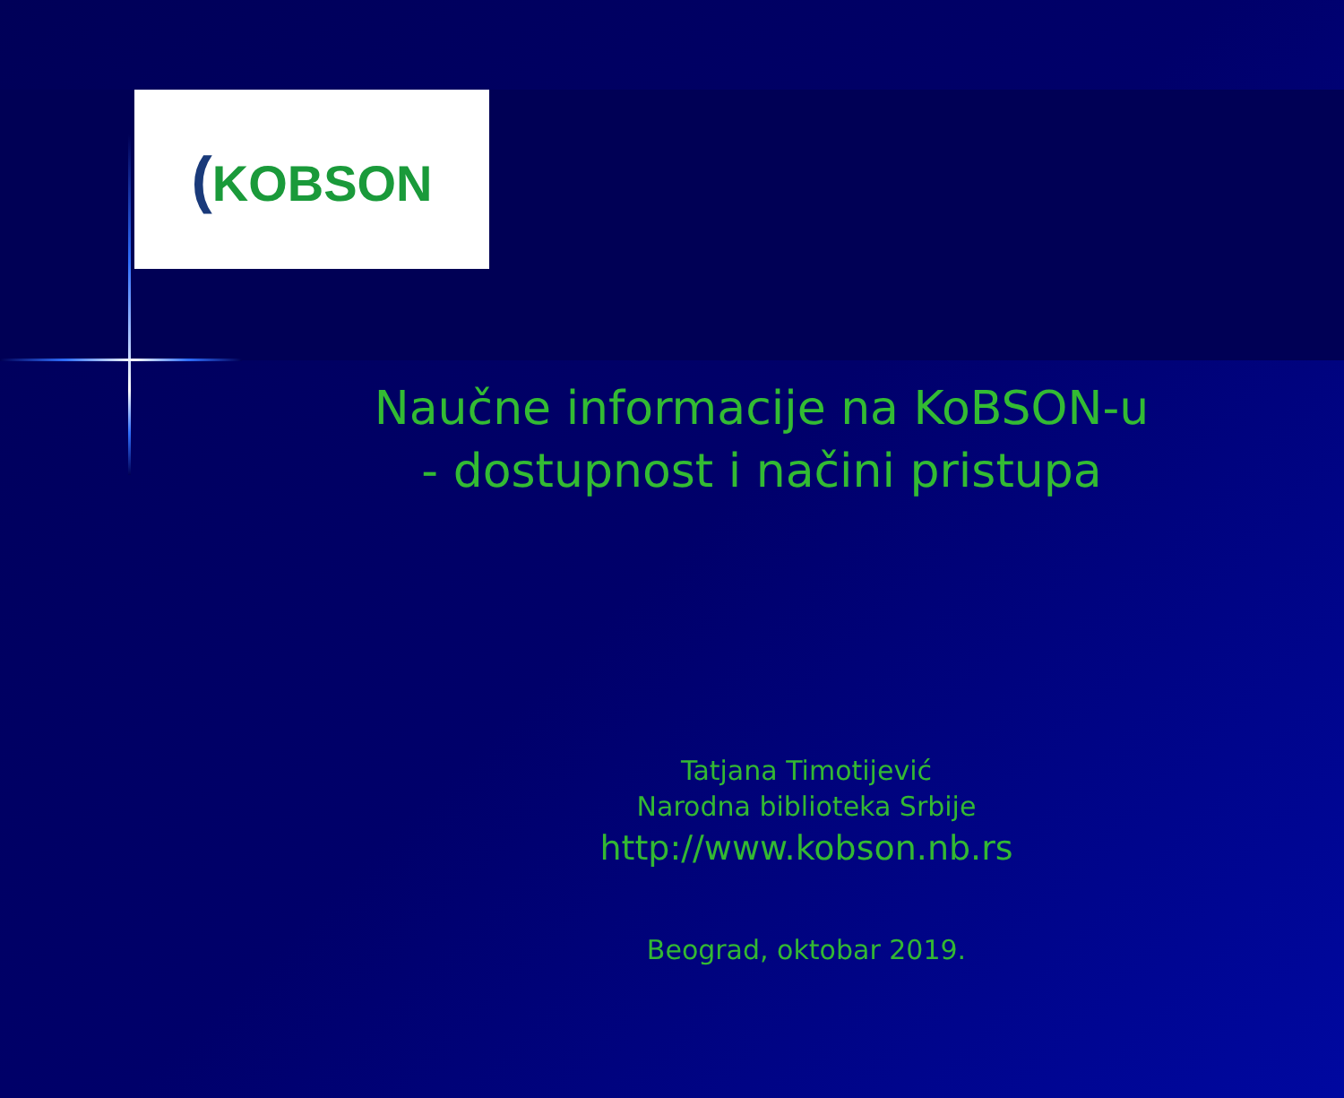(KOBSON
Naučne informacije na KoBSON-u
- dostupnost i načini pristupa
Tatjana Timotijević
Narodna biblioteka Srbije
http://www.kobson.nb.rs
Beograd, oktobar 2019.